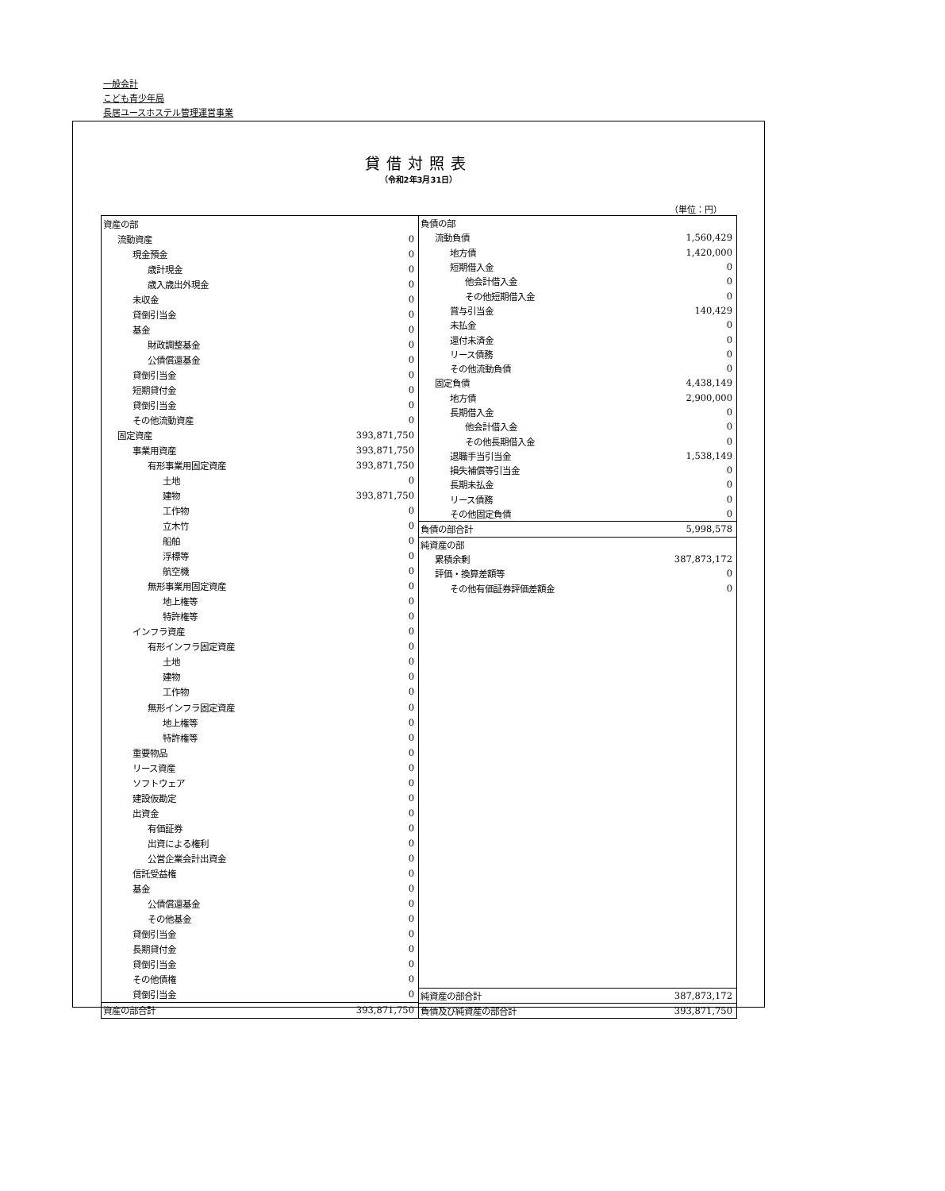一般会計
こども青少年局
長居ユースホステル管理運営事業
貸借対照表
（令和2年3月31日）
（単位：円）
| 資産の部 | |
| 流動資産 | 0 |
| 現金預金 | 0 |
| 歳計現金 | 0 |
| 歳入歳出外現金 | 0 |
| 未収金 | 0 |
| 貸倒引当金 | 0 |
| 基金 | 0 |
| 財政調整基金 | 0 |
| 公債償還基金 | 0 |
| 貸倒引当金 | 0 |
| 短期貸付金 | 0 |
| 貸倒引当金 | 0 |
| その他流動資産 | 0 |
| 固定資産 | 393,871,750 |
| 事業用資産 | 393,871,750 |
| 有形事業用固定資産 | 393,871,750 |
| 土地 | 0 |
| 建物 | 393,871,750 |
| 工作物 | 0 |
| 立木竹 | 0 |
| 船舶 | 0 |
| 浮標等 | 0 |
| 航空機 | 0 |
| 無形事業用固定資産 | 0 |
| 地上権等 | 0 |
| 特許権等 | 0 |
| インフラ資産 | 0 |
| 有形インフラ固定資産 | 0 |
| 土地 | 0 |
| 建物 | 0 |
| 工作物 | 0 |
| 無形インフラ固定資産 | 0 |
| 地上権等 | 0 |
| 特許権等 | 0 |
| 重要物品 | 0 |
| リース資産 | 0 |
| ソフトウェア | 0 |
| 建設仮勘定 | 0 |
| 出資金 | 0 |
| 有価証券 | 0 |
| 出資による権利 | 0 |
| 公営企業会計出資金 | 0 |
| 信託受益権 | 0 |
| 基金 | 0 |
| 公債償還基金 | 0 |
| その他基金 | 0 |
| 貸倒引当金 | 0 |
| 長期貸付金 | 0 |
| 貸倒引当金 | 0 |
| その他債権 | 0 |
| 貸倒引当金 | 0 |
| 資産の部合計 | 393,871,750 |
| 負債の部 | |
| 流動負債 | 1,560,429 |
| 地方債 | 1,420,000 |
| 短期借入金 | 0 |
| 他会計借入金 | 0 |
| その他短期借入金 | 0 |
| 賞与引当金 | 140,429 |
| 未払金 | 0 |
| 還付未済金 | 0 |
| リース債務 | 0 |
| その他流動負債 | 0 |
| 固定負債 | 4,438,149 |
| 地方債 | 2,900,000 |
| 長期借入金 | 0 |
| 他会計借入金 | 0 |
| その他長期借入金 | 0 |
| 退職手当引当金 | 1,538,149 |
| 損失補償等引当金 | 0 |
| 長期未払金 | 0 |
| リース債務 | 0 |
| その他固定負債 | 0 |
| 負債の部合計 | 5,998,578 |
| 純資産の部 | |
| 累積余剰 | 387,873,172 |
| 評価・換算差額等 | 0 |
| その他有価証券評価差額金 | 0 |
| 純資産の部合計 | 387,873,172 |
| 負債及び純資産の部合計 | 393,871,750 |